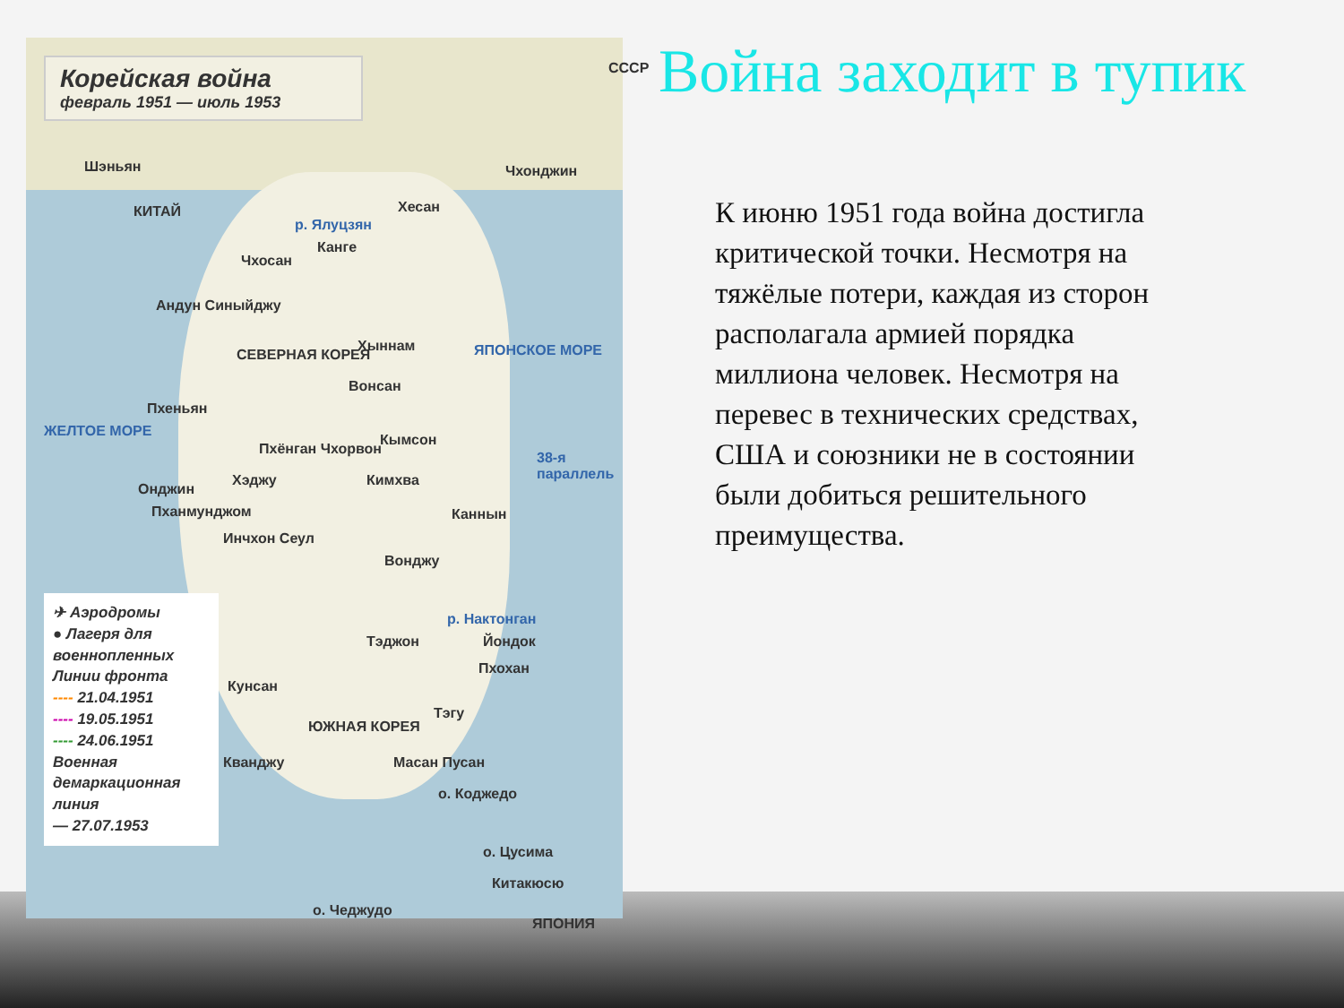Корейская война
февраль 1951 — июль 1953
СССР
Шэньян
КИТАЙ
Чхонджин
Хесан
р. Ялуцзян
Канге
Чхосан
Андун Синыйджу
СЕВЕРНАЯ КОРЕЯ
Хыннам ЯПОНСКОЕ МОРЕ
Вонсан
Пхеньян
ЖЕЛТОЕ МОРЕ
Кымсон
Пхёнган Чхорвон
38-я параллель
Хэджу Кимхва
Онджин
Пханмунджом Каннын
Инчхон Сеул
Вонджу
р. Нактонган
Йондок Тэджон
Пхохан
Кунсан
Тэгу
ЮЖНАЯ КОРЕЯ
Кванджу Масан Пусан
о. Коджедо
о. Цусима
Китакюсю
о. Чеджудо
ЯПОНИЯ
✈ Аэродромы
● Лагеря для военнопленных
Линии фронта
---- 21.04.1951
---- 19.05.1951
---- 24.06.1951
Военная демаркационная линия
— 27.07.1953
Война заходит в тупик
К июню 1951 года война достигла критической точки. Несмотря на тяжёлые потери, каждая из сторон располагала армией порядка миллиона человек. Несмотря на перевес в технических средствах, США и союзники не в состоянии были добиться решительного преимущества.